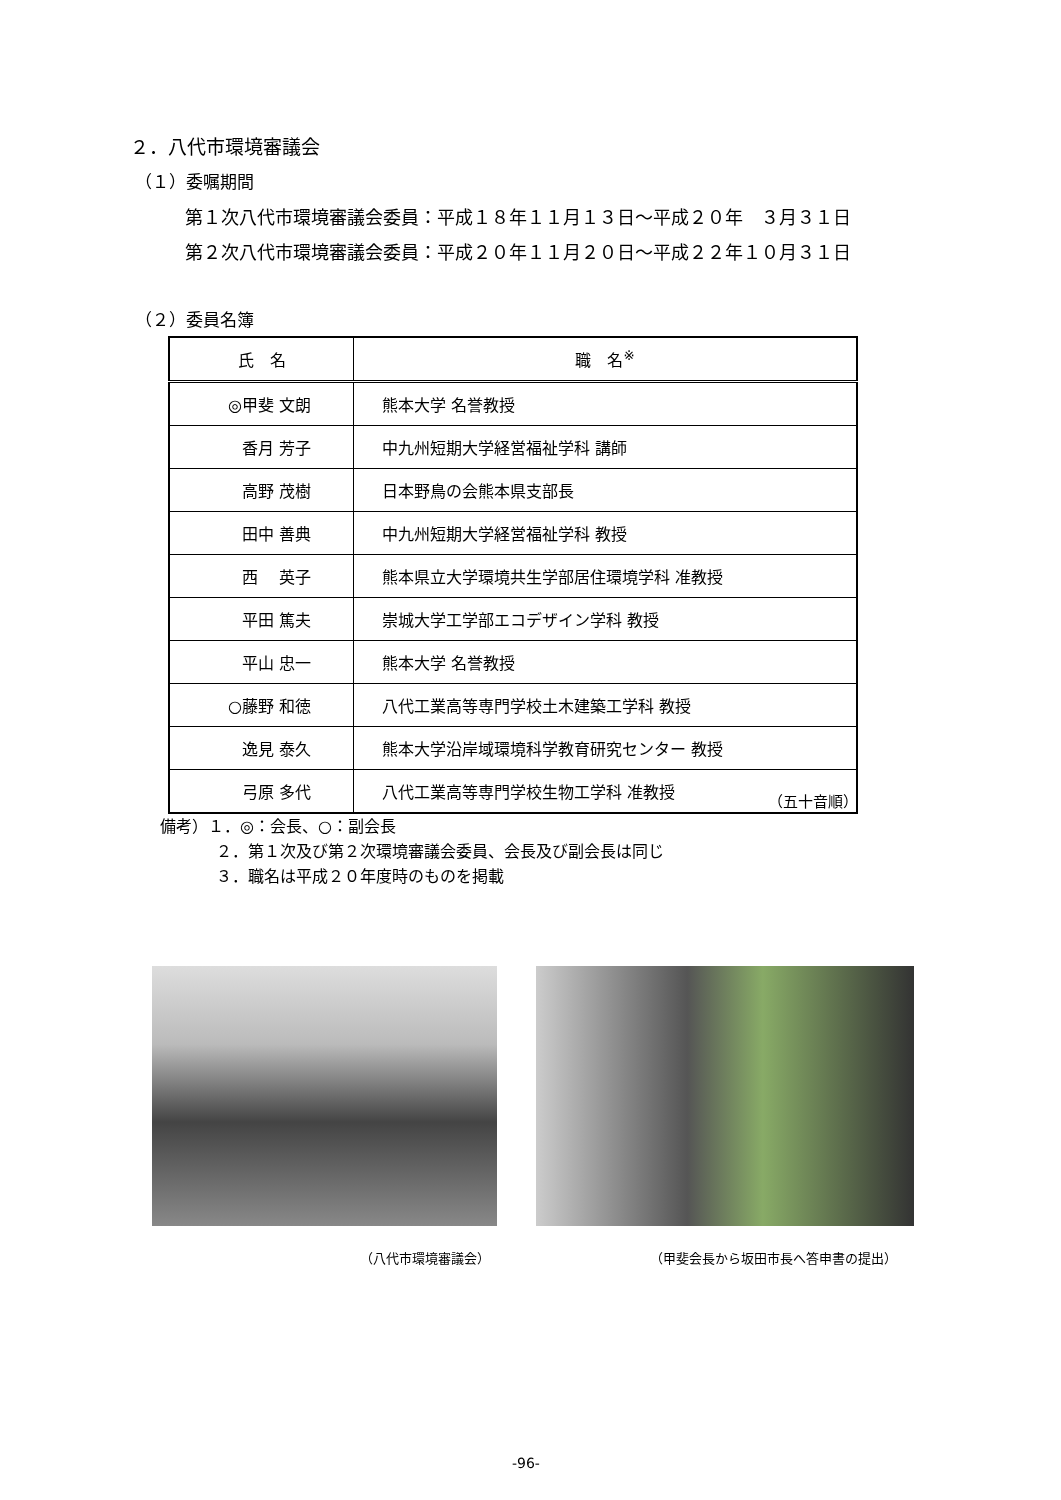２．八代市環境審議会
（１）委嘱期間
第１次八代市環境審議会委員：平成１８年１１月１３日～平成２０年　３月３１日
第２次八代市環境審議会委員：平成２０年１１月２０日～平成２２年１０月３１日
（２）委員名簿
| 氏 名 | 職 名<sup>※</sup> |
| --- | --- |
| ◎甲斐 文朗 | 熊本大学 名誉教授 |
| 香月 芳子 | 中九州短期大学経営福祉学科 講師 |
| 高野 茂樹 | 日本野鳥の会熊本県支部長 |
| 田中 善典 | 中九州短期大学経営福祉学科 教授 |
| 西 英子 | 熊本県立大学環境共生学部居住環境学科 准教授 |
| 平田 篤夫 | 崇城大学工学部エコデザイン学科 教授 |
| 平山 忠一 | 熊本大学 名誉教授 |
| ○藤野 和徳 | 八代工業高等専門学校土木建築工学科 教授 |
| 逸見 泰久 | 熊本大学沿岸域環境科学教育研究センター 教授 |
| 弓原 多代 | 八代工業高等専門学校生物工学科 准教授 |
（五十音順）
備考）１．◎：会長、○：副会長
２．第１次及び第２次環境審議会委員、会長及び副会長は同じ
３．職名は平成２０年度時のものを掲載
（八代市環境審議会）
（甲斐会長から坂田市長へ答申書の提出）
-96-